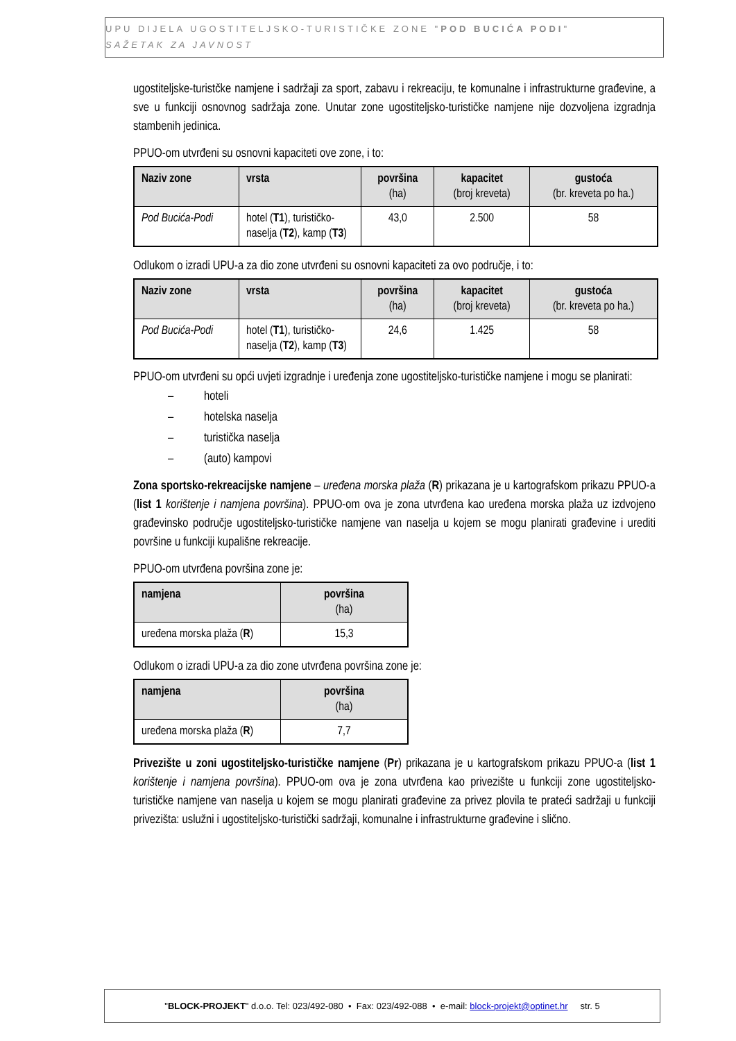UPU DIJELA UGOSTITELJSKO-TURISTIČKE ZONE "POD BUCIĆA PODI"
SAŽETAK ZA JAVNOST
ugostiteljske-turistčke namjene i sadržaji za sport, zabavu i rekreaciju, te komunalne i infrastrukturne građevine, a sve u funkciji osnovnog sadržaja zone. Unutar zone ugostiteljsko-turističke namjene nije dozvoljena izgradnja stambenih jedinica.
PPUO-om utvrđeni su osnovni kapaciteti ove zone, i to:
| Naziv zone | vrsta | površina (ha) | kapacitet (broj kreveta) | gustoća (br. kreveta po ha.) |
| --- | --- | --- | --- | --- |
| Pod Bucića-Podi | hotel ( T1 ), turističko-naselja ( T2 ), kamp ( T3 ) | 43,0 | 2.500 | 58 |
Odlukom o izradi UPU-a za dio zone utvrđeni su osnovni kapaciteti za ovo područje, i to:
| Naziv zone | vrsta | površina (ha) | kapacitet (broj kreveta) | gustoća (br. kreveta po ha.) |
| --- | --- | --- | --- | --- |
| Pod Bucića-Podi | hotel ( T1 ), turističko-naselja ( T2 ), kamp ( T3 ) | 24,6 | 1.425 | 58 |
PPUO-om utvrđeni su opći uvjeti izgradnje i uređenja zone ugostiteljsko-turističke namjene i mogu se planirati:
– hoteli
– hotelska naselja
– turistička naselja
– (auto) kampovi
Zona sportsko-rekreacijske namjene – uređena morska plaža (R) prikazana je u kartografskom prikazu PPUO-a (list 1 korištenje i namjena površina). PPUO-om ova je zona utvrđena kao uređena morska plaža uz izdvojeno građevinsko područje ugostiteljsko-turističke namjene van naselja u kojem se mogu planirati građevine i urediti površine u funkciji kupališne rekreacije.
PPUO-om utvrđena površina zone je:
| namjena | površina (ha) |
| --- | --- |
| uređena morska plaža ( R ) | 15,3 |
Odlukom o izradi UPU-a za dio zone utvrđena površina zone je:
| namjena | površina (ha) |
| --- | --- |
| uređena morska plaža ( R ) | 7,7 |
Privezište u zoni ugostiteljsko-turističke namjene (Pr) prikazana je u kartografskom prikazu PPUO-a (list 1 korištenje i namjena površina). PPUO-om ova je zona utvrđena kao privezište u funkciji zone ugostiteljsko-turističke namjene van naselja u kojem se mogu planirati građevine za privez plovila te prateći sadržaji u funkciji privezišta: uslužni i ugostiteljsko-turistički sadržaji, komunalne i infrastrukturne građevine i slično.
"BLOCK-PROJEKT" d.o.o. Tel: 023/492-080 • Fax: 023/492-088 • e-mail: block-projekt@optinet.hr str. 5